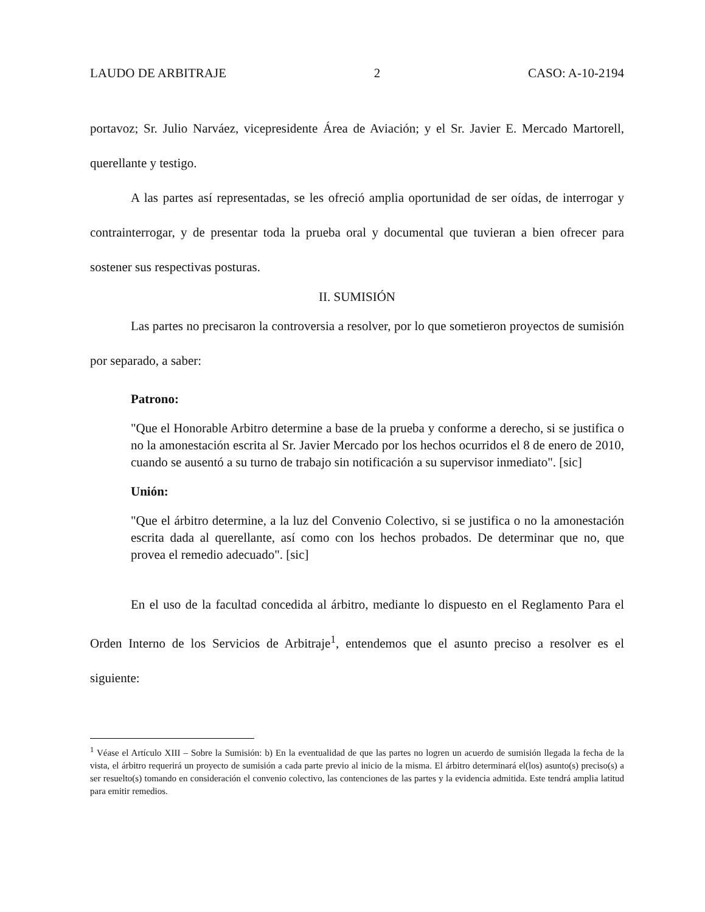LAUDO DE ARBITRAJE 2 CASO: A-10-2194
portavoz; Sr. Julio Narváez, vicepresidente Área de Aviación; y el Sr. Javier E. Mercado Martorell, querellante y testigo.
A las partes así representadas, se les ofreció amplia oportunidad de ser oídas, de interrogar y contrainterrogar, y de presentar toda la prueba oral y documental que tuvieran a bien ofrecer para sostener sus respectivas posturas.
II. SUMISIÓN
Las partes no precisaron la controversia a resolver, por lo que sometieron proyectos de sumisión por separado, a saber:
Patrono:
"Que el Honorable Arbitro determine a base de la prueba y conforme a derecho, si se justifica o no la amonestación escrita al Sr. Javier Mercado por los hechos ocurridos el 8 de enero de 2010, cuando se ausentó a su turno de trabajo sin notificación a su supervisor inmediato". [sic]
Unión:
"Que el árbitro determine, a la luz del Convenio Colectivo, si se justifica o no la amonestación escrita dada al querellante, así como con los hechos probados. De determinar que no, que provea el remedio adecuado". [sic]
En el uso de la facultad concedida al árbitro, mediante lo dispuesto en el Reglamento Para el Orden Interno de los Servicios de Arbitraje<sup>1</sup>, entendemos que el asunto preciso a resolver es el siguiente:
<sup>1</sup> Véase el Artículo XIII – Sobre la Sumisión: b) En la eventualidad de que las partes no logren un acuerdo de sumisión llegada la fecha de la vista, el árbitro requerirá un proyecto de sumisión a cada parte previo al inicio de la misma. El árbitro determinará el(los) asunto(s) preciso(s) a ser resuelto(s) tomando en consideración el convenio colectivo, las contenciones de las partes y la evidencia admitida. Este tendrá amplia latitud para emitir remedios.